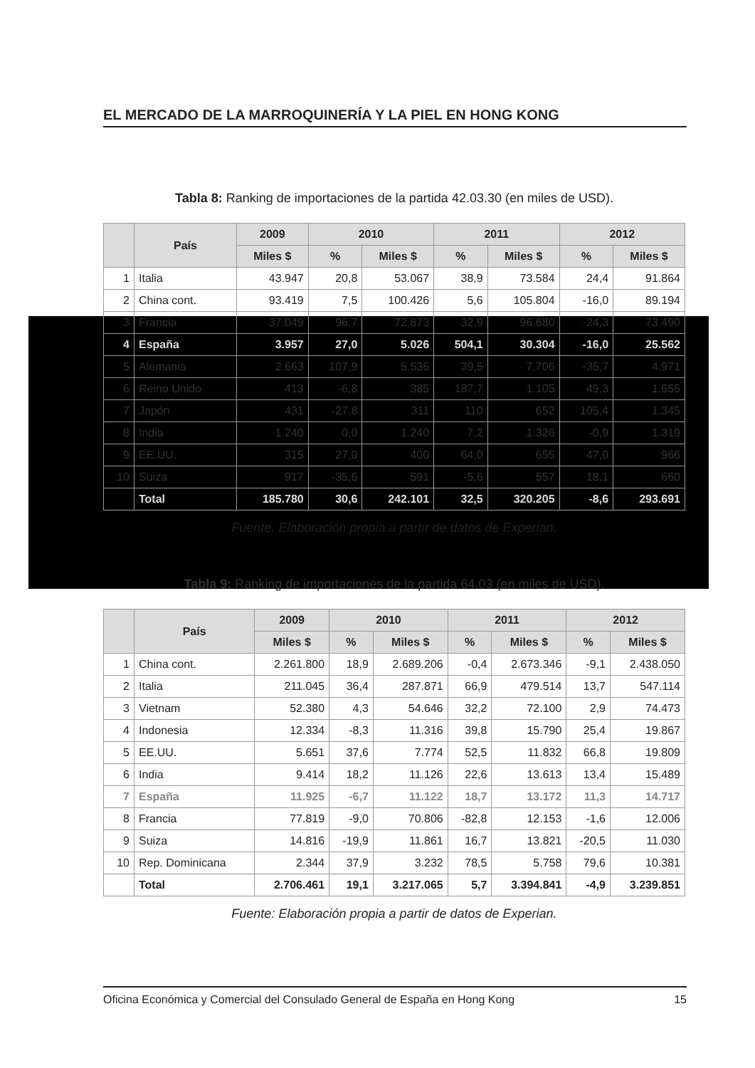EL MERCADO DE LA MARROQUINERÍA Y LA PIEL EN HONG KONG
Tabla 8: Ranking de importaciones de la partida 42.03.30 (en miles de USD).
| | País | 2009 | 2010 | | 2011 | | 2012 | |
| --- | --- | --- | --- | --- | --- | --- | --- | --- |
| | | Miles $ | % | Miles $ | % | Miles $ | % | Miles $ |
| 1 | Italia | 43.947 | 20,8 | 53.067 | 38,9 | 73.584 | 24,4 | 91.864 |
| 2 | China cont. | 93.419 | 7,5 | 100.426 | 5,6 | 105.804 | -16,0 | 89.194 |
| 3 | Francia | 37.049 | 96,7 | 72.873 | 32,9 | 96.680 | -24,3 | 73.490 |
| 4 | España | 3.957 | 27,0 | 5.026 | 504,1 | 30.304 | -16,0 | 25.562 |
| 5 | Alemania | 2.663 | 107,9 | 5.536 | 39,5 | 7.706 | -35,7 | 4.971 |
| 6 | Reino Unido | 413 | -6,8 | 385 | 187,7 | 1.105 | 49,3 | 1.655 |
| 7 | Japón | 431 | -27,8 | 311 | 110 | 652 | 105,4 | 1.345 |
| 8 | India | 1.240 | 0,0 | 1.240 | 7,2 | 1.326 | -0,9 | 1.319 |
| 9 | EE.UU. | 315 | 27,0 | 400 | 64,0 | 655 | 47,0 | 966 |
| 10 | Suiza | 917 | -35,6 | 591 | -5,6 | 557 | 18,1 | 660 |
| | Total | 185.780 | 30,6 | 242.101 | 32,5 | 320.205 | -8,6 | 293.691 |
Fuente: Elaboración propia a partir de datos de Experian.
Tabla 9: Ranking de importaciones de la partida 64.03 (en miles de USD).
| | País | 2009 | 2010 | | 2011 | | 2012 | |
| --- | --- | --- | --- | --- | --- | --- | --- | --- |
| | | Miles $ | % | Miles $ | % | Miles $ | % | Miles $ |
| 1 | China cont. | 2.261.800 | 18,9 | 2.689.206 | -0,4 | 2.673.346 | -9,1 | 2.438.050 |
| 2 | Italia | 211.045 | 36,4 | 287.871 | 66,9 | 479.514 | 13,7 | 547.114 |
| 3 | Vietnam | 52.380 | 4,3 | 54.646 | 32,2 | 72.100 | 2,9 | 74.473 |
| 4 | Indonesia | 12.334 | -8,3 | 11.316 | 39,8 | 15.790 | 25,4 | 19.867 |
| 5 | EE.UU. | 5.651 | 37,6 | 7.774 | 52,5 | 11.832 | 66,8 | 19.809 |
| 6 | India | 9.414 | 18,2 | 11.126 | 22,6 | 13.613 | 13,4 | 15.489 |
| 7 | España | 11.925 | -6,7 | 11.122 | 18,7 | 13.172 | 11,3 | 14.717 |
| 8 | Francia | 77.819 | -9,0 | 70.806 | -82,8 | 12.153 | -1,6 | 12.006 |
| 9 | Suiza | 14.816 | -19,9 | 11.861 | 16,7 | 13.821 | -20,5 | 11.030 |
| 10 | Rep. Dominicana | 2.344 | 37,9 | 3.232 | 78,5 | 5.758 | 79,6 | 10.381 |
| | Total | 2.706.461 | 19,1 | 3.217.065 | 5,7 | 3.394.841 | -4,9 | 3.239.851 |
Fuente: Elaboración propia a partir de datos de Experian.
Oficina Económica y Comercial del Consulado General de España en Hong Kong 15